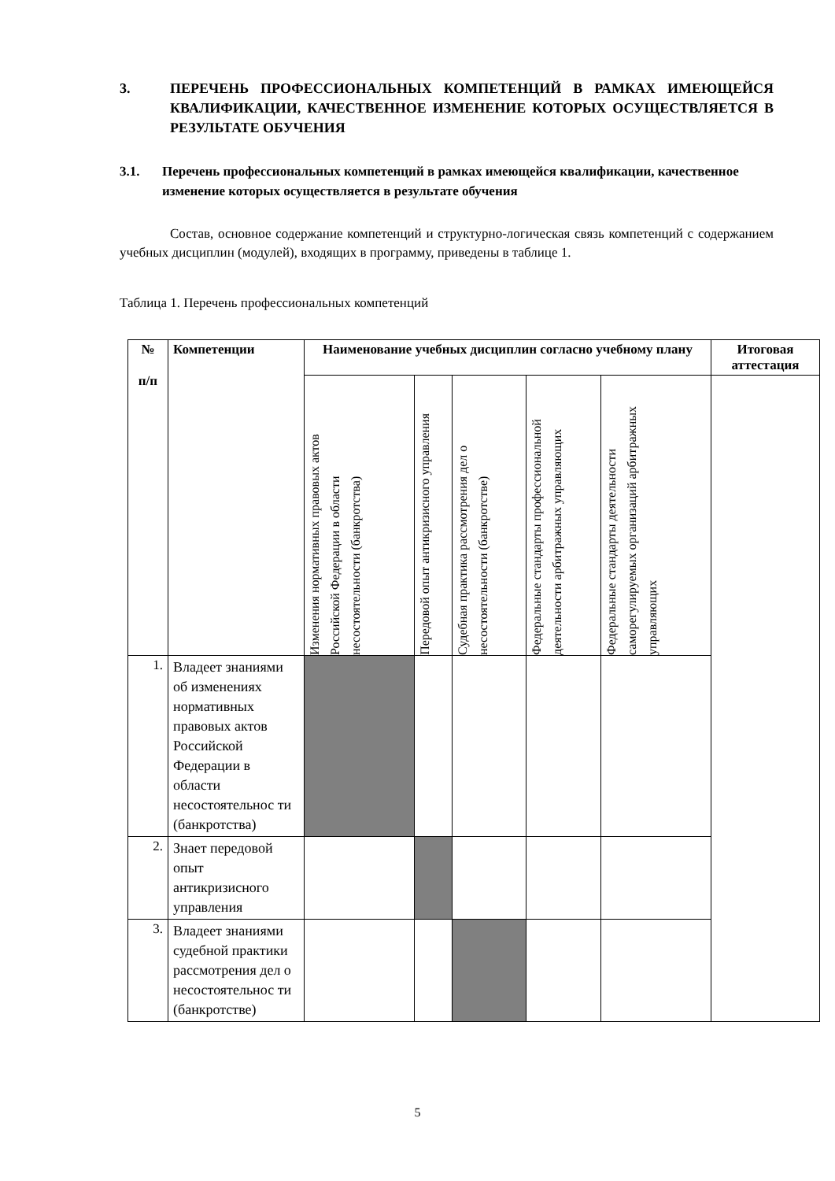3. ПЕРЕЧЕНЬ ПРОФЕССИОНАЛЬНЫХ КОМПЕТЕНЦИЙ В РАМКАХ ИМЕЮЩЕЙСЯ КВАЛИФИКАЦИИ, КАЧЕСТВЕННОЕ ИЗМЕНЕНИЕ КОТОРЫХ ОСУЩЕСТВЛЯЕТСЯ В РЕЗУЛЬТАТЕ ОБУЧЕНИЯ
3.1. Перечень профессиональных компетенций в рамках имеющейся квалификации, качественное изменение которых осуществляется в результате обучения
Состав, основное содержание компетенций и структурно-логическая связь компетенций с содержанием учебных дисциплин (модулей), входящих в программу, приведены в таблице 1.
Таблица 1. Перечень профессиональных компетенций
| № п/п | Компетенции | Наименование учебных дисциплин согласно учебному плану | | | | | Итоговая аттестация |
| --- | --- | --- | --- | --- | --- | --- | --- |
| | | Изменения нормативных правовых актов Российской Федерации в области несостоятельности (банкротства) | Передовой опыт антикризисного управления | Судебная практика рассмотрения дел о несостоятельности (банкротстве) | Федеральные стандарты профессиональной деятельности арбитражных управляющих | Федеральные стандарты деятельности саморегулируемых организаций арбитражных управляющих | |
| 1. | Владеет знаниями об изменениях нормативных правовых актов Российской Федерации в области несостоятельнос ти (банкротства) | | | | | | |
| 2. | Знает передовой опыт антикризисного управления | | | | | | |
| 3. | Владеет знаниями судебной практики рассмотрения дел о несостоятельнос ти (банкротстве) | | | | | | |
5